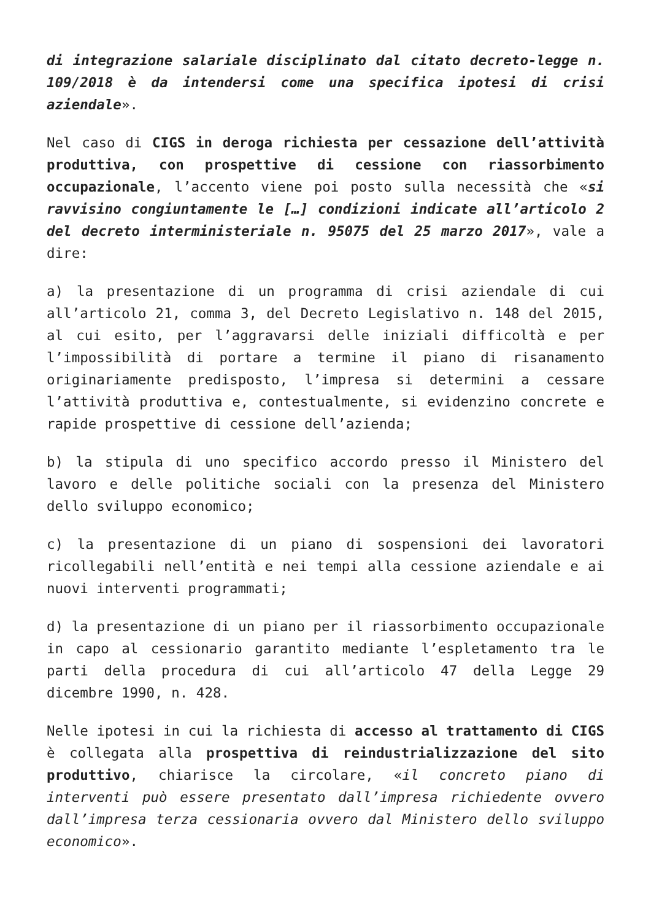di integrazione salariale disciplinato dal citato decreto-legge n. 109/2018 è da intendersi come una specifica ipotesi di crisi aziendale».
Nel caso di CIGS in deroga richiesta per cessazione dell’attività produttiva, con prospettive di cessione con riassorbimento occupazionale, l’accento viene poi posto sulla necessità che «si ravvisino congiuntamente le […] condizioni indicate all’articolo 2 del decreto interministeriale n. 95075 del 25 marzo 2017», vale a dire:
a) la presentazione di un programma di crisi aziendale di cui all’articolo 21, comma 3, del Decreto Legislativo n. 148 del 2015, al cui esito, per l’aggravarsi delle iniziali difficoltà e per l’impossibilità di portare a termine il piano di risanamento originariamente predisposto, l’impresa si determini a cessare l’attività produttiva e, contestualmente, si evidenzino concrete e rapide prospettive di cessione dell’azienda;
b) la stipula di uno specifico accordo presso il Ministero del lavoro e delle politiche sociali con la presenza del Ministero dello sviluppo economico;
c) la presentazione di un piano di sospensioni dei lavoratori ricollegabili nell’entità e nei tempi alla cessione aziendale e ai nuovi interventi programmati;
d) la presentazione di un piano per il riassorbimento occupazionale in capo al cessionario garantito mediante l’espletamento tra le parti della procedura di cui all’articolo 47 della Legge 29 dicembre 1990, n. 428.
Nelle ipotesi in cui la richiesta di accesso al trattamento di CIGS è collegata alla prospettiva di reindustrializzazione del sito produttivo, chiarisce la circolare, «il concreto piano di interventi può essere presentato dall’impresa richiedente ovvero dall’impresa terza cessionaria ovvero dal Ministero dello sviluppo economico».